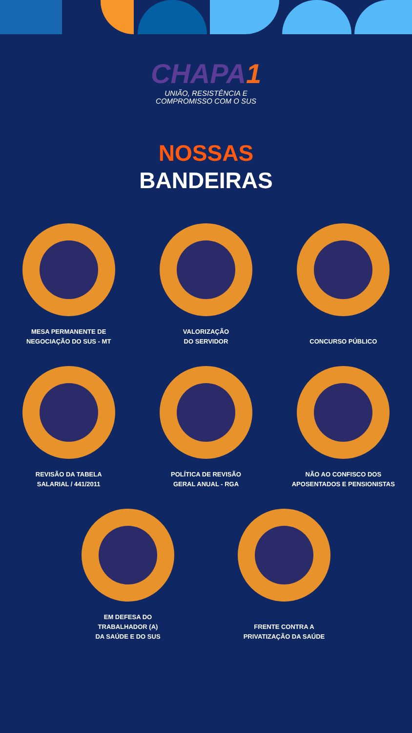CHAPA1
UNIÃO, RESISTÊNCIA E
COMPROMISSO COM O SUS
NOSSAS
BANDEIRAS
MESA PERMANENTE DE
NEGOCIAÇÃO DO SUS - MT
VALORIZAÇÃO
DO SERVIDOR
CONCURSO PÚBLICO
REVISÃO DA TABELA
SALARIAL / 441/2011
POLÍTICA DE REVISÃO
GERAL ANUAL - RGA
NÃO AO CONFISCO DOS
APOSENTADOS E PENSIONISTAS
EM DEFESA DO
TRABALHADOR (A)
DA SAÚDE E DO SUS
FRENTE CONTRA A
PRIVATIZAÇÃO DA SAÚDE